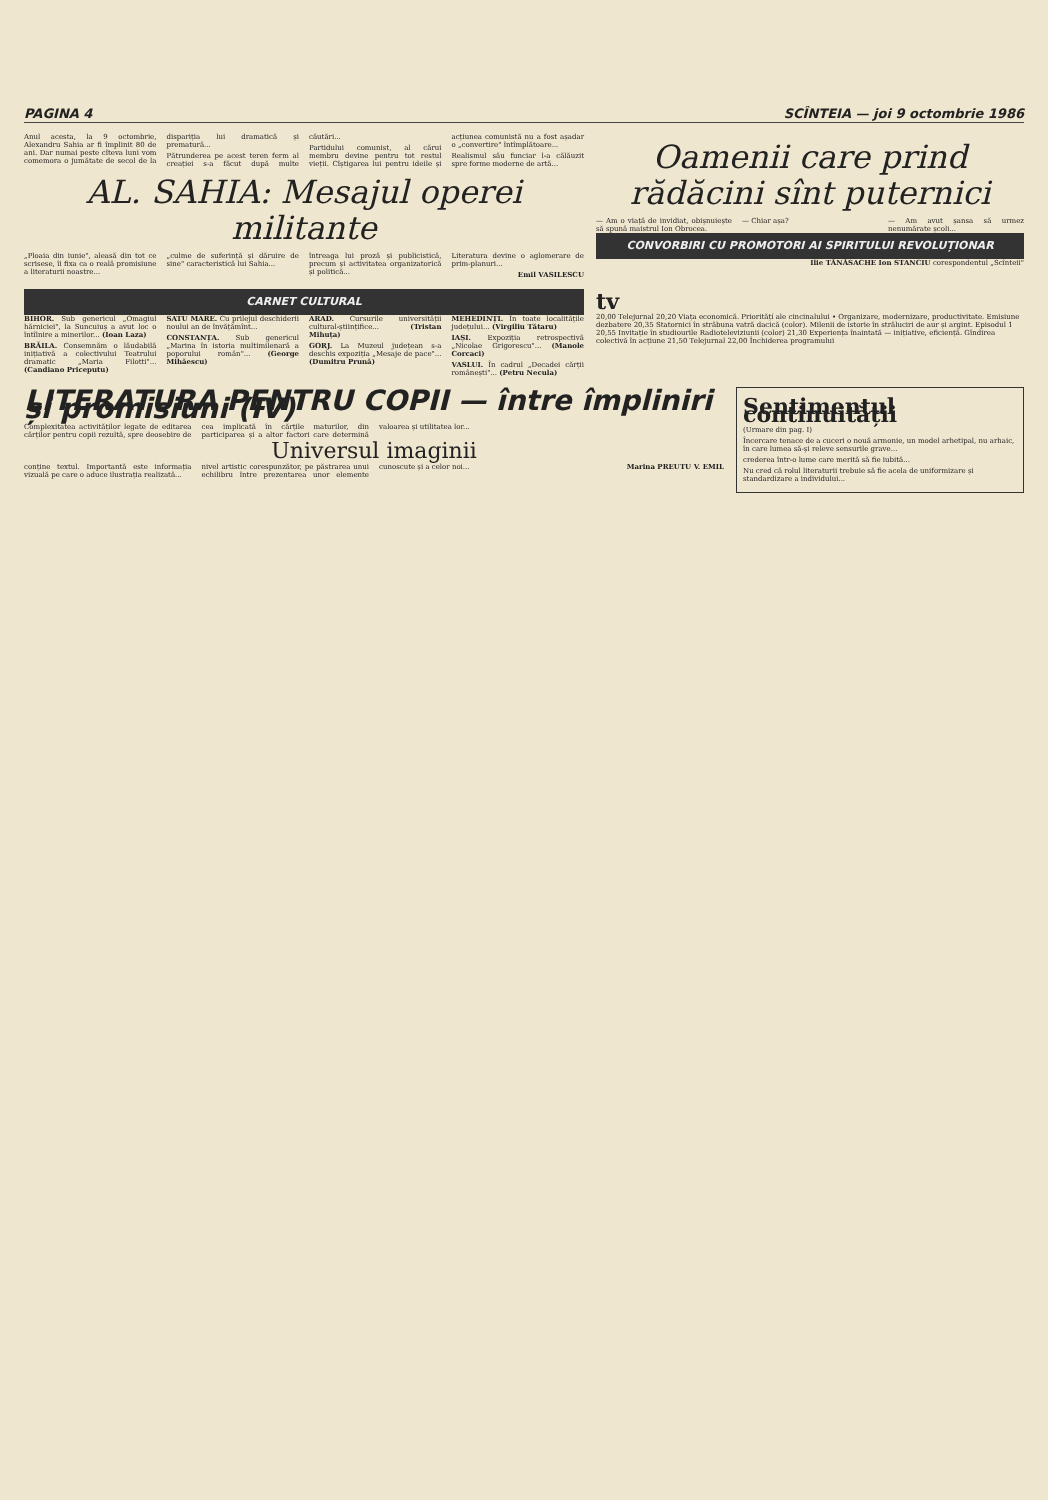PAGINA 4 SCÎNTEIA — joi 9 octombrie 1986
Anul acesta, la 9 octombrie, Alexandru Sahia ar fi împlinit 80 de ani. Dar numai peste cîteva luni vom comemora o jumătate de secol de la dispariția lui dramatică și prematură...
Pătrunderea pe acest teren ferm al creației s-a făcut după multe căutări...
Partidului comunist, al cărui membru devine pentru tot restul vieții. Cîștigarea lui pentru ideile și acțiunea comunistă nu a fost așadar o „convertire" întîmplătoare...
Realismul său funciar l-a călăuzit spre forme moderne de artă...
AL. SAHIA: Mesajul operei militante
„Ploaia din iunie", aleasă din tot ce scrisese, îi fixa ca o reală promisiune a literaturii noastre...
„culme de suferință și dăruire de sine" caracteristică lui Sahia...
întreaga lui proză și publicistică, precum și activitatea organizatorică și politică...
Literatura devine o aglomerare de prim-planuri...
Emil VASILESCU
Oamenii care prind rădăcini sînt puternici
— Am o viață de invidiat, obișnuiește să spună maistrul Ion Obrocea.
— Chiar așa?
— Am avut șansa să urmez nenumărate școli...
CONVORBIRI CU PROMOTORI AI SPIRITULUI REVOLUȚIONAR
Ilie TĂNĂSACHE Ion STANCIU corespondentul „Scînteii"
CARNET CULTURAL
BIHOR. Sub genericul „Omagiul hărniciei", la Suncuiuș a avut loc o întîlnire a minerilor... (Ioan Laza)
BRĂILA. Consemnăm o lăudabilă inițiativă a colectivului Teatrului dramatic „Maria Filotti"... (Candiano Priceputu)
SATU MARE. Cu prilejul deschiderii noului an de învățămînt...
CONSTANȚA. Sub genericul „Marina în istoria multimilenară a poporului român"... (George Mihăescu)
ARAD. Cursurile universității cultural-științifice... (Tristan Mihuța)
GORJ. La Muzeul județean s-a deschis expoziția „Mesaje de pace"... (Dumitru Prună)
MEHEDINȚI. În toate localitățile județului... (Virgiliu Tătaru)
IAȘI. Expoziția retrospectivă „Nicolae Grigorescu"... (Manole Corcaci)
VASLUI. În cadrul „Decadei cărții românești"... (Petru Necula)
tv
20,00 Telejurnal 20,20 Viața economică. Prioritățí ale cincinalului • Organizare, modernizare, productivitate. Emisiune dezbatere 20,35 Statornici în străbuna vatră dacică (color). Milenii de istorie în străluciri de aur și argint. Episodul 1 20,55 Invitație în studiourile Radioteleviziunii (color) 21,30 Experiența înaintată — inițiative, eficiență. Gîndirea colectivă în acțiune 21,50 Telejurnal 22,00 Închiderea programului
LITERATURA PENTRU COPII — între împliniri și promisiuni (IV)
Complexitatea activităților legate de editarea cărților pentru copii rezultă, spre deosebire de cea implicată în cărțile maturilor, din participarea și a altor factori care determină valoarea și utilitatea lor...
Universul imaginii
conține textul. Importantă este informația vizuală pe care o aduce ilustrația realizată...
nivel artistic corespunzător, pe păstrarea unui echilibru între prezentarea unor elemente cunoscute și a celor noi...
Marina PREUTU V. EMIL
Sentimentul continuității
(Urmare din pag. I)
Încercare tenace de a cuceri o nouă armonie, un model arhetipal, nu arhaic, în care lumea să-și releve sensurile grave...
credereа într-o lume care merită să fie iubită...
Nu cred că rolul literaturii trebuie să fie acela de uniformizare și standardizare a individului...